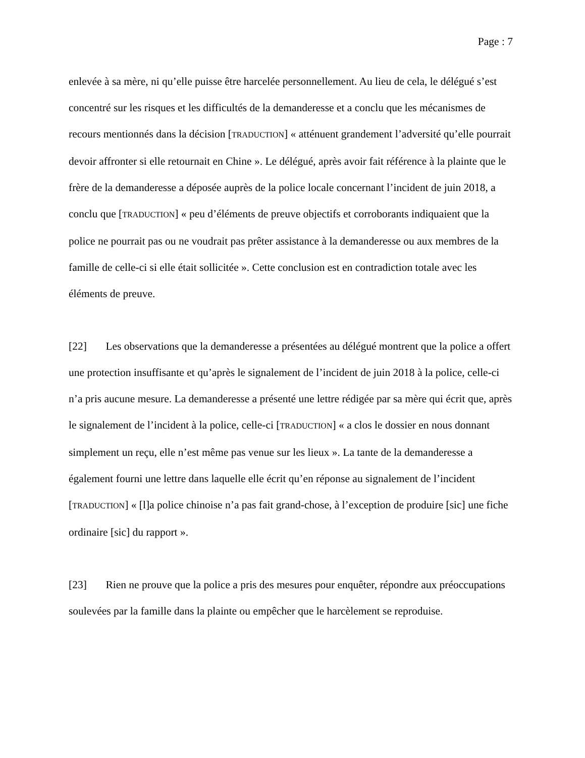Page : 7
enlevée à sa mère, ni qu’elle puisse être harcelée personnellement. Au lieu de cela, le délégué s’est concentré sur les risques et les difficultés de la demanderesse et a conclu que les mécanismes de recours mentionnés dans la décision [TRADUCTION] « atténuent grandement l’adversité qu’elle pourrait devoir affronter si elle retournait en Chine ». Le délégué, après avoir fait référence à la plainte que le frère de la demanderesse a déposée auprès de la police locale concernant l’incident de juin 2018, a conclu que [TRADUCTION] « peu d’éléments de preuve objectifs et corroborants indiquaient que la police ne pourrait pas ou ne voudrait pas prêter assistance à la demanderesse ou aux membres de la famille de celle-ci si elle était sollicitée ». Cette conclusion est en contradiction totale avec les éléments de preuve.
[22] Les observations que la demanderesse a présentées au délégué montrent que la police a offert une protection insuffisante et qu’après le signalement de l’incident de juin 2018 à la police, celle-ci n’a pris aucune mesure. La demanderesse a présenté une lettre rédigée par sa mère qui écrit que, après le signalement de l’incident à la police, celle-ci [TRADUCTION] « a clos le dossier en nous donnant simplement un reçu, elle n’est même pas venue sur les lieux ». La tante de la demanderesse a également fourni une lettre dans laquelle elle écrit qu’en réponse au signalement de l’incident [TRADUCTION] « [l]a police chinoise n’a pas fait grand-chose, à l’exception de produire [sic] une fiche ordinaire [sic] du rapport ».
[23] Rien ne prouve que la police a pris des mesures pour enquêter, répondre aux préoccupations soulevées par la famille dans la plainte ou empêcher que le harcèlement se reproduise.